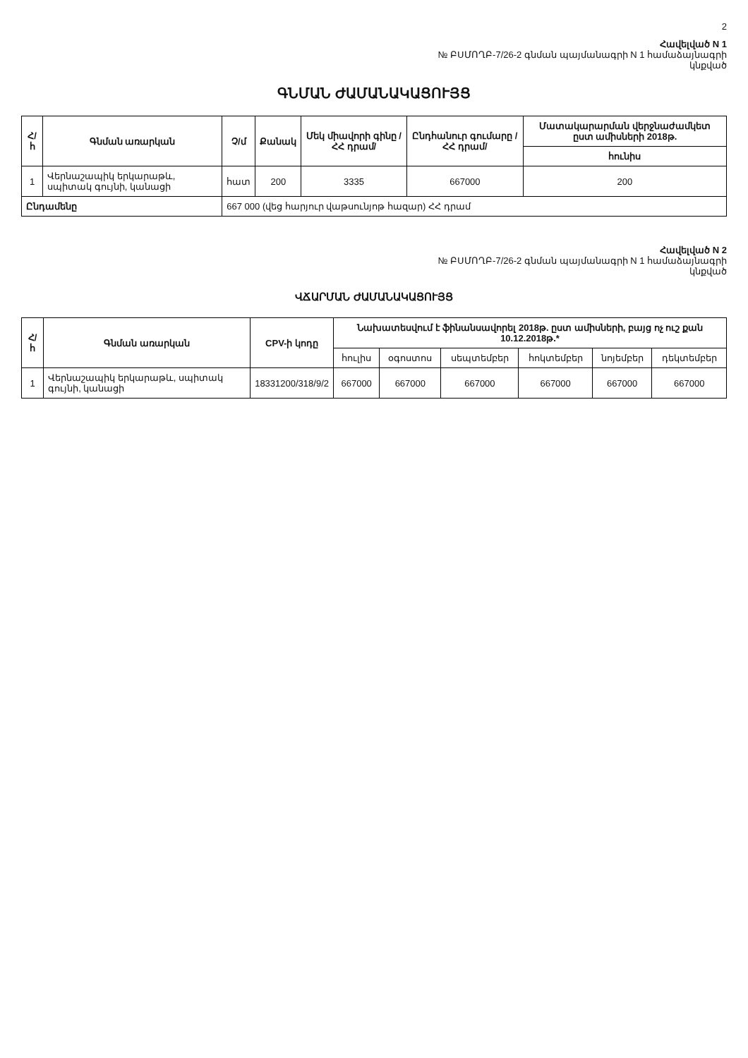2
Հավելված N 1
№ ԲՍՄՈՂԲ-7/26-2 գնման պայմանագրի N 1 համաձայնագրի
կնքված
ԳՆՄԱՆ ԺԱՄԱՆԱԿԱՑՈՒՅՑ
| Հ/հ | Գնման առարկան | Չ/մ | Քանակ | Մեկ միավորի գինը /ՀՀ դրամ/ | Ընդհանուր գումարը /ՀՀ դրամ/ | Մատակարարման վերջնաժամկետ ըստ ամիսների 2018թ. |
| --- | --- | --- | --- | --- | --- | --- |
| | | | | | | հունիս |
| 1 | Վերնաշապիկ երկարաթև, սպիտակ գույնի, կանացի | հատ | 200 | 3335 | 667000 | 200 |
| Ընդամենը | | 667 000 (վեց հարյուր վաթսունյոթ հազար) ՀՀ դրամ | | | | |
Հավելված N 2
№ ԲՍՄՈՂԲ-7/26-2 գնման պայմանագրի N 1 համաձայնագրի
կնքված
ՎՃԱՐՄԱՆ ԺԱՄԱՆԱԿԱՑՈՒՅՑ
| Հ/հ | Գնման առարկան | CPV-ի կոդը | Նախատեսվում է ֆինանսավորել 2018թ. ըստ ամիսների, բայց ոչ ուշ քան 10.12.2018թ.* | | | | | |
| --- | --- | --- | --- | --- | --- | --- | --- | --- |
| | | | հուլիս | օգոստոս | սեպտեմբեր | հոկտեմբեր | նոյեմբեր | դեկտեմբեր |
| 1 | Վերնաշապիկ երկարաթև, սպիտակ գույնի, կանացի | 18331200/318/9/2 | 667000 | 667000 | 667000 | 667000 | 667000 | 667000 |